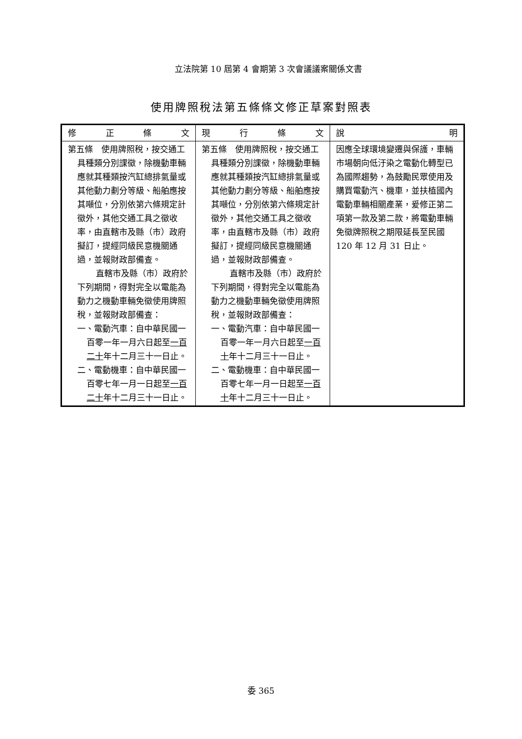立法院第 10 屆第 4 會期第 3 次會議議案關係文書
使用牌照稅法第五條條文修正草案對照表
| 修正條文 | 現行條文 | 說明 |
| --- | --- | --- |
| 第五條 使用牌照稅，按交通工具種類分別課徵，除機動車輛應就其種類按汽缸總排氣量或其他動力劃分等級、船舶應按其噸位，分別依第六條規定計徵外，其他交通工具之徵收率，由直轄市及縣（市）政府擬訂，提經同級民意機關通過，並報財政部備查。 直轄市及縣（市）政府於下列期間，得對完全以電能為動力之機動車輛免徵使用牌照稅，並報財政部備查： 一、電動汽車：自中華民國一百零一年一月六日起至 一百二十 年十二月三十一日止。 二、電動機車：自中華民國一百零七年一月一日起至 一百二十 年十二月三十一日止。 | 第五條 使用牌照稅，按交通工具種類分別課徵，除機動車輛應就其種類按汽缸總排氣量或其他動力劃分等級、船舶應按其噸位，分別依第六條規定計徵外，其他交通工具之徵收率，由直轄市及縣（市）政府擬訂，提經同級民意機關通過，並報財政部備查。 直轄市及縣（市）政府於下列期間，得對完全以電能為動力之機動車輛免徵使用牌照稅，並報財政部備查： 一、電動汽車：自中華民國一百零一年一月六日起至 一百十 年十二月三十一日止。 二、電動機車：自中華民國一百零七年一月一日起至 一百十 年十二月三十一日止。 | 因應全球環境變遷與保護，車輛市場朝向低汙染之電動化轉型已為國際趨勢，為鼓勵民眾使用及購買電動汽、機車，並扶植國內電動車輛相關產業，爰修正第二項第一款及第二款，將電動車輛免徵牌照稅之期限延長至民國 120 年 12 月 31 日止。 |
委 365